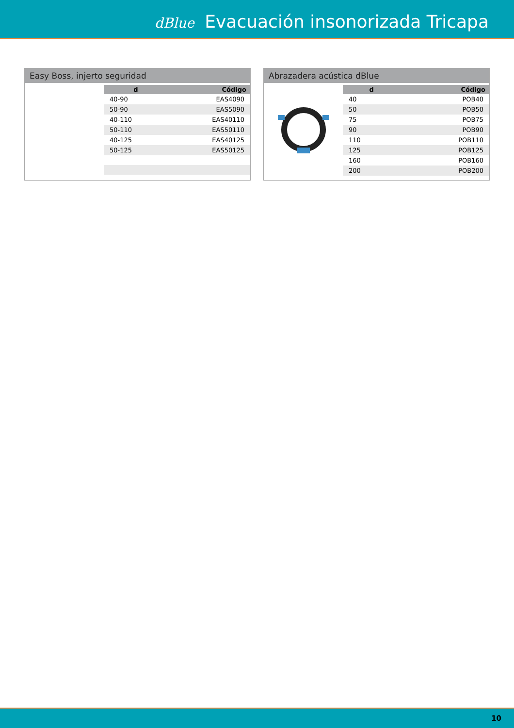dBlue Evacuación insonorizada Tricapa
Easy Boss, injerto seguridad
| d | Código |
| --- | --- |
| 40-90 | EAS4090 |
| 50-90 | EAS5090 |
| 40-110 | EAS40110 |
| 50-110 | EAS50110 |
| 40-125 | EAS40125 |
| 50-125 | EAS50125 |
Abrazadera acústica dBlue
| d | Código |
| --- | --- |
| 40 | POB40 |
| 50 | POB50 |
| 75 | POB75 |
| 90 | POB90 |
| 110 | POB110 |
| 125 | POB125 |
| 160 | POB160 |
| 200 | POB200 |
10